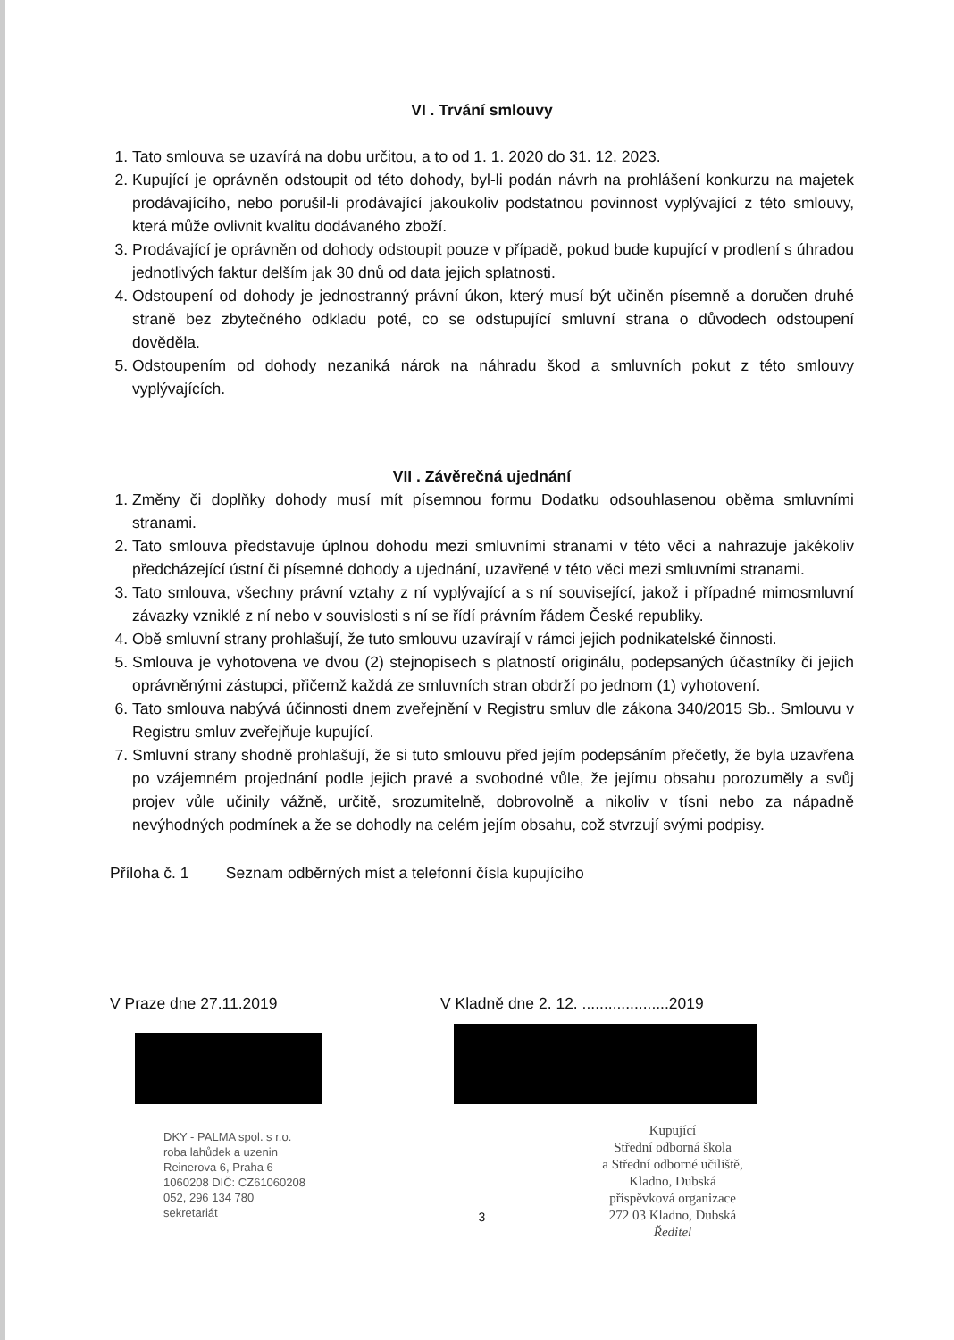VI . Trvání smlouvy
1. Tato smlouva se uzavírá na dobu určitou, a to od 1. 1. 2020 do 31. 12. 2023.
2. Kupující je oprávněn odstoupit od této dohody, byl-li podán návrh na prohlášení konkurzu na majetek prodávajícího, nebo porušil-li prodávající jakoukoliv podstatnou povinnost vyplývající z této smlouvy, která může ovlivnit kvalitu dodávaného zboží.
3. Prodávající je oprávněn od dohody odstoupit pouze v případě, pokud bude kupující v prodlení s úhradou jednotlivých faktur delším jak 30 dnů od data jejich splatnosti.
4. Odstoupení od dohody je jednostranný právní úkon, který musí být učiněn písemně a doručen druhé straně bez zbytečného odkladu poté, co se odstupující smluvní strana o důvodech odstoupení dověděla.
5. Odstoupením od dohody nezaniká nárok na náhradu škod a smluvních pokut z této smlouvy vyplývajících.
VII . Závěrečná ujednání
1. Změny či doplňky dohody musí mít písemnou formu Dodatku odsouhlasenou oběma smluvními stranami.
2. Tato smlouva představuje úplnou dohodu mezi smluvními stranami v této věci a nahrazuje jakékoliv předcházející ústní či písemné dohody a ujednání, uzavřené v této věci mezi smluvními stranami.
3. Tato smlouva, všechny právní vztahy z ní vyplývající a s ní související, jakož i případné mimosmluvní závazky vzniklé z ní nebo v souvislosti s ní se řídí právním řádem České republiky.
4. Obě smluvní strany prohlašují, že tuto smlouvu uzavírají v rámci jejich podnikatelské činnosti.
5. Smlouva je vyhotovena ve dvou (2) stejnopisech s platností originálu, podepsaných účastníky či jejich oprávněnými zástupci, přičemž každá ze smluvních stran obdrží po jednom (1) vyhotovení.
6. Tato smlouva nabývá účinnosti dnem zveřejnění v Registru smluv dle zákona 340/2015 Sb.. Smlouvu v Registru smluv zveřejňuje kupující.
7. Smluvní strany shodně prohlašují, že si tuto smlouvu před jejím podepsáním přečetly, že byla uzavřena po vzájemném projednání podle jejich pravé a svobodné vůle, že jejímu obsahu porozuměly a svůj projev vůle učinily vážně, určitě, srozumitelně, dobrovolně a nikoliv v tísni nebo za nápadně nevýhodných podmínek a že se dohodly na celém jejím obsahu, což stvrzují svými podpisy.
Příloha č. 1 Seznam odběrných míst a telefonní čísla kupujícího
V Praze dne 27.11.2019
DKY - PALMA spol. s r.o.
roba lahůdek a uzenin
Reinerova 6, Praha 6
1060208 DIČ: CZ61060208
052, 296 134 780
sekretariát
V Kladně dne 2. 12. ....................2019
Kupující
Střední odborná škola
a Střední odborné učiliště,
Kladno, Dubská
příspěvková organizace
272 03 Kladno, Dubská
Ředitel
3